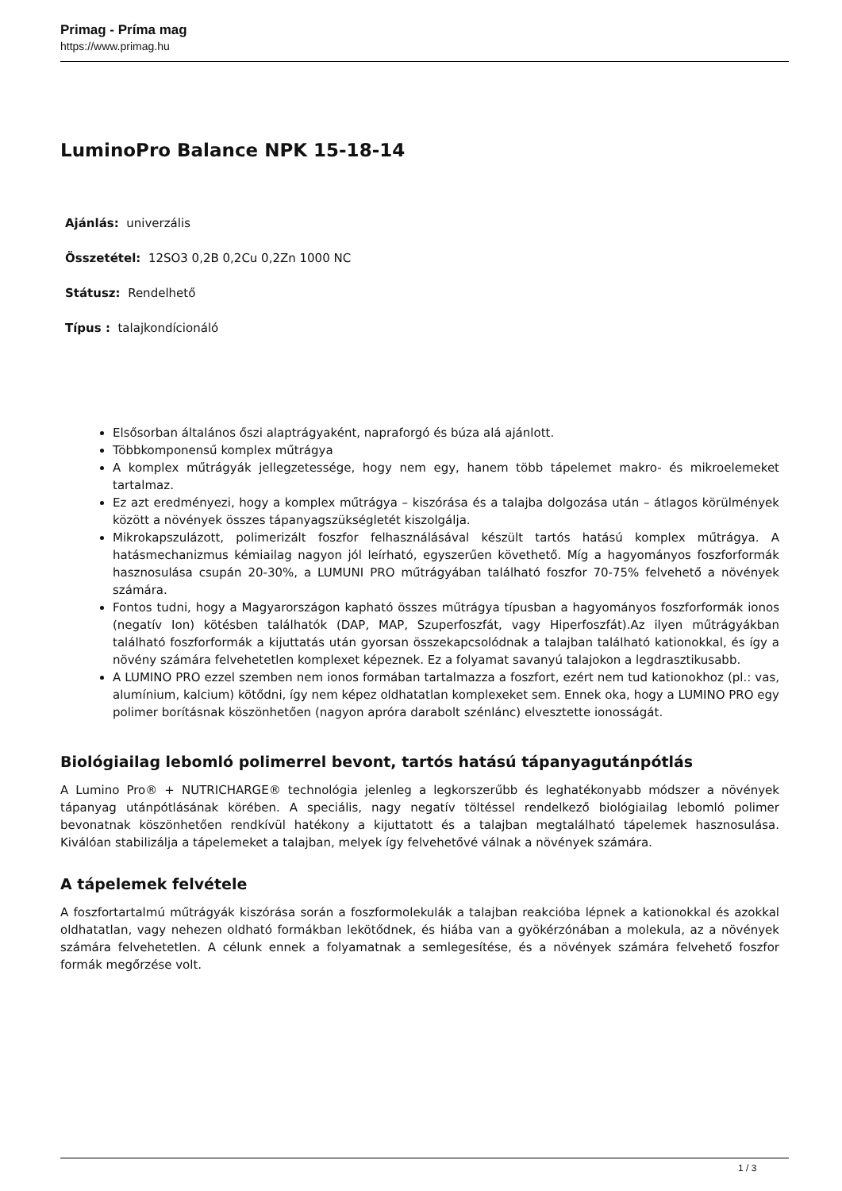Primag - Príma mag
https://www.primag.hu
LuminoPro Balance NPK 15-18-14
Ajánlás: univerzális
Összetétel: 12SO3 0,2B 0,2Cu 0,2Zn 1000 NC
Státusz: Rendelhető
Típus : talajkondícionáló
Elsősorban általános őszi alaptrágyaként, napraforgó és búza alá ajánlott.
Többkomponensű komplex műtrágya
A komplex műtrágyák jellegzetessége, hogy nem egy, hanem több tápelemet makro- és mikroelemeket tartalmaz.
Ez azt eredményezi, hogy a komplex műtrágya – kiszórása és a talajba dolgozása után – átlagos körülmények között a növények összes tápanyagszükségletét kiszolgálja.
Mikrokapszulázott, polimerizált foszfor felhasználásával készült tartós hatású komplex műtrágya. A hatásmechanizmus kémiailag nagyon jól leírható, egyszerűen követhető. Míg a hagyományos foszforformák hasznosulása csupán 20-30%, a LUMUNI PRO műtrágyában található foszfor 70-75% felvehető a növények számára.
Fontos tudni, hogy a Magyarországon kapható összes műtrágya típusban a hagyományos foszforformák ionos (negatív Ion) kötésben találhatók (DAP, MAP, Szuperfoszfát, vagy Hiperfoszfát).Az ilyen műtrágyákban található foszforformák a kijuttatás után gyorsan összekapcsolódnak a talajban található kationokkal, és így a növény számára felvehetetlen komplexet képeznek. Ez a folyamat savanyú talajokon a legdrasztikusabb.
A LUMINO PRO ezzel szemben nem ionos formában tartalmazza a foszfort, ezért nem tud kationokhoz (pl.: vas, alumínium, kalcium) kötődni, így nem képez oldhatatlan komplexeket sem. Ennek oka, hogy a LUMINO PRO egy polimer borításnak köszönhetően (nagyon apróra darabolt szénlánc) elvesztette ionosságát.
Biológiailag lebomló polimerrel bevont, tartós hatású tápanyagutánpótlás
A Lumino Pro® + NUTRICHARGE® technológia jelenleg a legkorszerűbb és leghatékonyabb módszer a növények tápanyag utánpótlásának körében. A speciális, nagy negatív töltéssel rendelkező biológiailag lebomló polimer bevonatnak köszönhetően rendkívül hatékony a kijuttatott és a talajban megtalálható tápelemek hasznosulása. Kiválóan stabilizálja a tápelemeket a talajban, melyek így felvehetővé válnak a növények számára.
A tápelemek felvétele
A foszfortartalmú műtrágyák kiszórása során a foszformolekulák a talajban reakcióba lépnek a kationokkal és azokkal oldhatatlan, vagy nehezen oldható formákban lekötődnek, és hiába van a gyökérzónában a molekula, az a növények számára felvehetetlen. A célunk ennek a folyamatnak a semlegesítése, és a növények számára felvehető foszfor formák megőrzése volt.
1 / 3